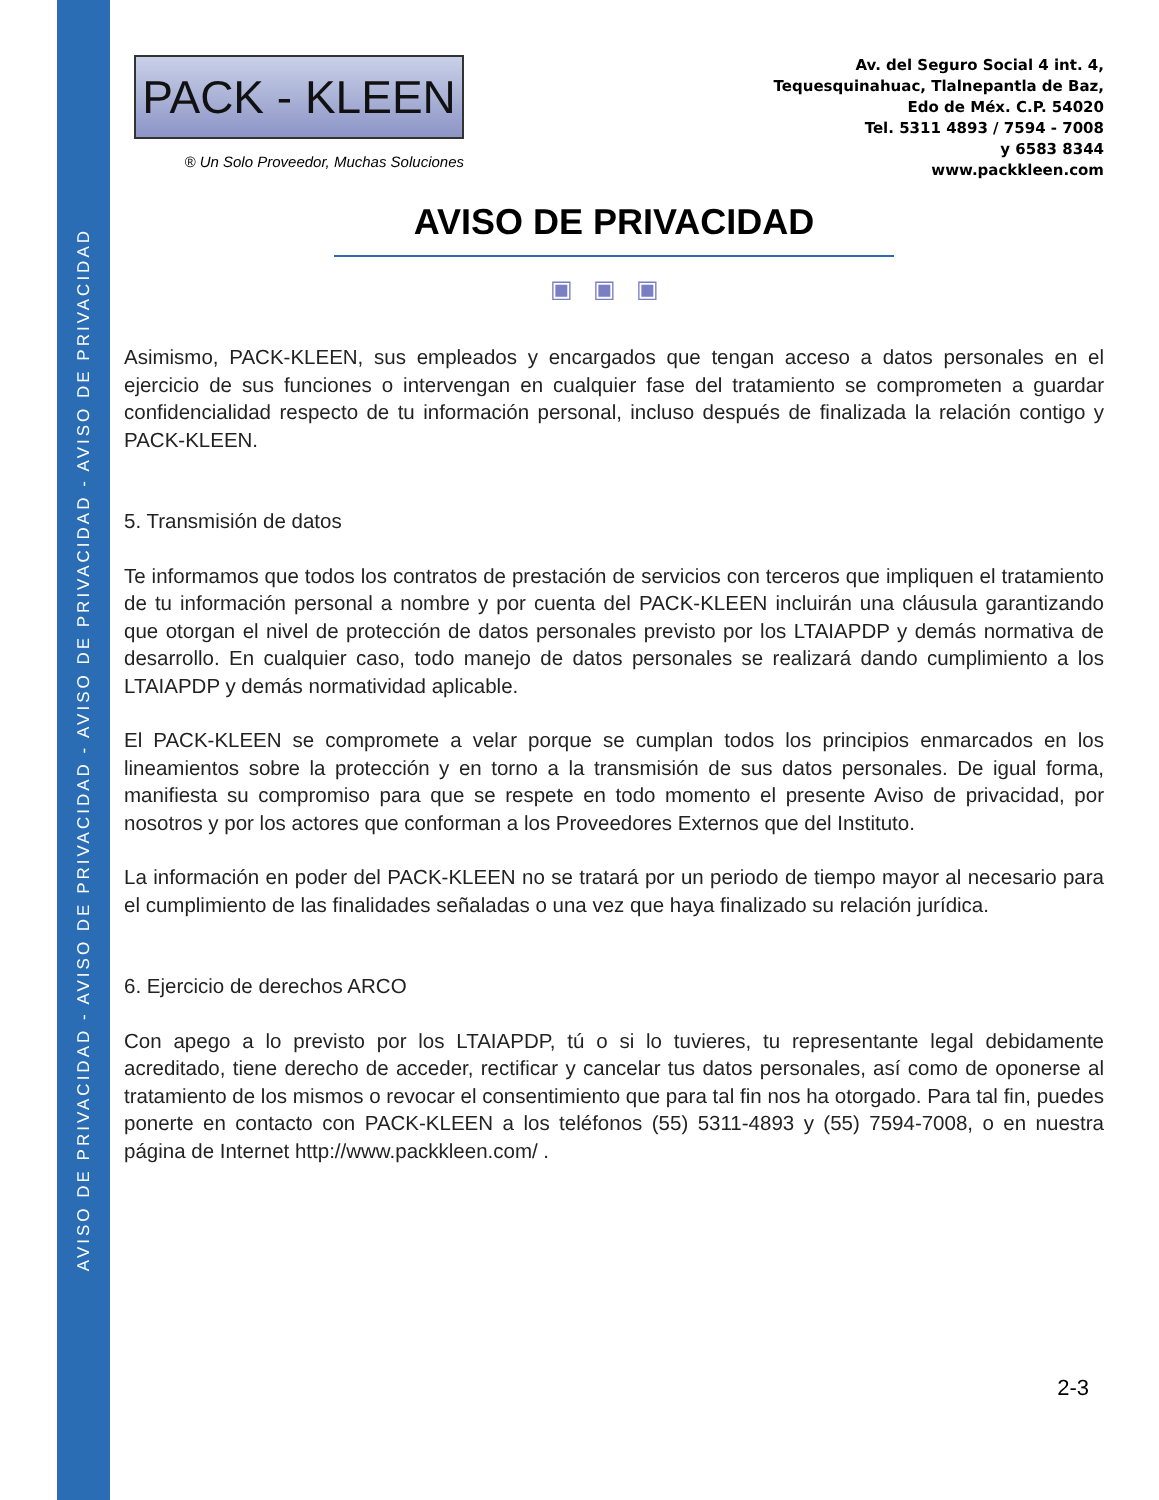AVISO DE PRIVACIDAD - AVISO DE PRIVACIDAD - AVISO DE PRIVACIDAD - AVISO DE PRIVACIDAD
PACK - KLEEN
® Un Solo Proveedor, Muchas Soluciones
Av. del Seguro Social 4 int. 4,
Tequesquinahuac, Tlalnepantla de Baz,
Edo de Méx. C.P. 54020
Tel. 5311 4893 / 7594 - 7008
y 6583 8344
www.packkleen.com
AVISO DE PRIVACIDAD
▣▣▣
Asimismo, PACK-KLEEN, sus empleados y encargados que tengan acceso a datos personales en el ejercicio de sus funciones o intervengan en cualquier fase del tratamiento se comprometen a guardar confidencialidad respecto de tu información personal, incluso después de finalizada la relación contigo y PACK-KLEEN.
5. Transmisión de datos
Te informamos que todos los contratos de prestación de servicios con terceros que impliquen el tratamiento de tu información personal a nombre y por cuenta del PACK-KLEEN incluirán una cláusula garantizando que otorgan el nivel de protección de datos personales previsto por los LTAIAPDP y demás normativa de desarrollo. En cualquier caso, todo manejo de datos personales se realizará dando cumplimiento a los LTAIAPDP y demás normatividad aplicable.
El PACK-KLEEN se compromete a velar porque se cumplan todos los principios enmarcados en los lineamientos sobre la protección y en torno a la transmisión de sus datos personales. De igual forma, manifiesta su compromiso para que se respete en todo momento el presente Aviso de privacidad, por nosotros y por los actores que conforman a los Proveedores Externos que del Instituto.
La información en poder del PACK-KLEEN no se tratará por un periodo de tiempo mayor al necesario para el cumplimiento de las finalidades señaladas o una vez que haya finalizado su relación jurídica.
6. Ejercicio de derechos ARCO
Con apego a lo previsto por los LTAIAPDP, tú o si lo tuvieres, tu representante legal debidamente acreditado, tiene derecho de acceder, rectificar y cancelar tus datos personales, así como de oponerse al tratamiento de los mismos o revocar el consentimiento que para tal fin nos ha otorgado. Para tal fin, puedes ponerte en contacto con PACK-KLEEN a los teléfonos (55) 5311-4893 y (55) 7594-7008, o en nuestra página de Internet http://www.packkleen.com/ .
2-3